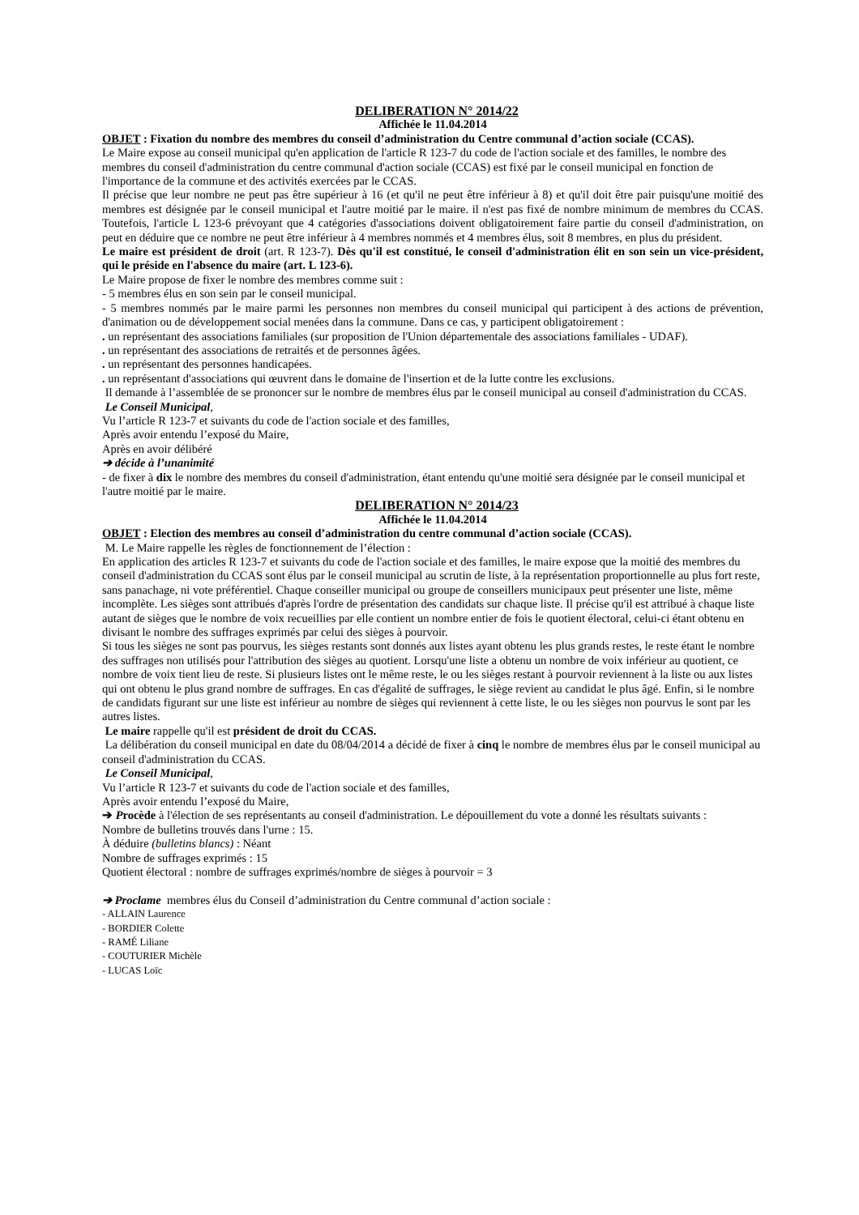DELIBERATION N° 2014/22
Affichée le 11.04.2014
OBJET : Fixation du nombre des membres du conseil d’administration du Centre communal d’action sociale (CCAS).
Le Maire expose au conseil municipal qu'en application de l'article R 123-7 du code de l'action sociale et des familles, le nombre des membres du conseil d'administration du centre communal d'action sociale (CCAS) est fixé par le conseil municipal en fonction de l'importance de la commune et des activités exercées par le CCAS.
Il précise que leur nombre ne peut pas être supérieur à 16 (et qu'il ne peut être inférieur à 8) et qu'il doit être pair puisqu'une moitié des membres est désignée par le conseil municipal et l'autre moitié par le maire. il n'est pas fixé de nombre minimum de membres du CCAS. Toutefois, l'article L 123-6 prévoyant que 4 catégories d'associations doivent obligatoirement faire partie du conseil d'administration, on peut en déduire que ce nombre ne peut être inférieur à 4 membres nommés et 4 membres élus, soit 8 membres, en plus du président.
Le maire est président de droit (art. R 123-7). Dès qu'il est constitué, le conseil d'administration élit en son sein un vice-président, qui le préside en l'absence du maire (art. L 123-6).
Le Maire propose de fixer le nombre des membres comme suit :
- 5 membres élus en son sein par le conseil municipal.
- 5 membres nommés par le maire parmi les personnes non membres du conseil municipal qui participent à des actions de prévention, d'animation ou de développement social menées dans la commune. Dans ce cas, y participent obligatoirement :
. un représentant des associations familiales (sur proposition de l'Union départementale des associations familiales - UDAF).
. un représentant des associations de retraités et de personnes âgées.
. un représentant des personnes handicapées.
. un représentant d'associations qui œuvrent dans le domaine de l'insertion et de la lutte contre les exclusions.
Il demande à l’assemblée de se prononcer sur le nombre de membres élus par le conseil municipal au conseil d'administration du CCAS.
Le Conseil Municipal,
Vu l’article R 123-7 et suivants du code de l'action sociale et des familles,
Après avoir entendu l’exposé du Maire,
Après en avoir délibéré
➔ décide à l’unanimité
- de fixer à dix le nombre des membres du conseil d'administration, étant entendu qu'une moitié sera désignée par le conseil municipal et l'autre moitié par le maire.
DELIBERATION N° 2014/23
Affichée le 11.04.2014
OBJET : Election des membres au conseil d’administration du centre communal d’action sociale (CCAS).
M. Le Maire rappelle les règles de fonctionnement de l’élection :
En application des articles R 123-7 et suivants du code de l'action sociale et des familles, le maire expose que la moitié des membres du conseil d'administration du CCAS sont élus par le conseil municipal au scrutin de liste, à la représentation proportionnelle au plus fort reste, sans panachage, ni vote préférentiel. Chaque conseiller municipal ou groupe de conseillers municipaux peut présenter une liste, même incomplète. Les sièges sont attribués d'après l'ordre de présentation des candidats sur chaque liste. Il précise qu'il est attribué à chaque liste autant de sièges que le nombre de voix recueillies par elle contient un nombre entier de fois le quotient électoral, celui-ci étant obtenu en divisant le nombre des suffrages exprimés par celui des sièges à pourvoir.
Si tous les sièges ne sont pas pourvus, les sièges restants sont donnés aux listes ayant obtenu les plus grands restes, le reste étant le nombre des suffrages non utilisés pour l'attribution des sièges au quotient. Lorsqu'une liste a obtenu un nombre de voix inférieur au quotient, ce nombre de voix tient lieu de reste. Si plusieurs listes ont le même reste, le ou les sièges restant à pourvoir reviennent à la liste ou aux listes qui ont obtenu le plus grand nombre de suffrages. En cas d'égalité de suffrages, le siège revient au candidat le plus âgé. Enfin, si le nombre de candidats figurant sur une liste est inférieur au nombre de sièges qui reviennent à cette liste, le ou les sièges non pourvus le sont par les autres listes.
Le maire rappelle qu'il est président de droit du CCAS.
La délibération du conseil municipal en date du 08/04/2014 a décidé de fixer à cinq le nombre de membres élus par le conseil municipal au conseil d'administration du CCAS.
Le Conseil Municipal,
Vu l’article R 123-7 et suivants du code de l'action sociale et des familles,
Après avoir entendu l’exposé du Maire,
➔ Procède à l'élection de ses représentants au conseil d'administration. Le dépouillement du vote a donné les résultats suivants :
Nombre de bulletins trouvés dans l'urne : 15.
À déduire (bulletins blancs) : Néant
Nombre de suffrages exprimés : 15
Quotient électoral : nombre de suffrages exprimés/nombre de sièges à pourvoir = 3
➔ Proclame membres élus du Conseil d’administration du Centre communal d’action sociale :
- ALLAIN Laurence
- BORDIER Colette
- RAMÉ Liliane
- COUTURIER Michèle
- LUCAS Loïc